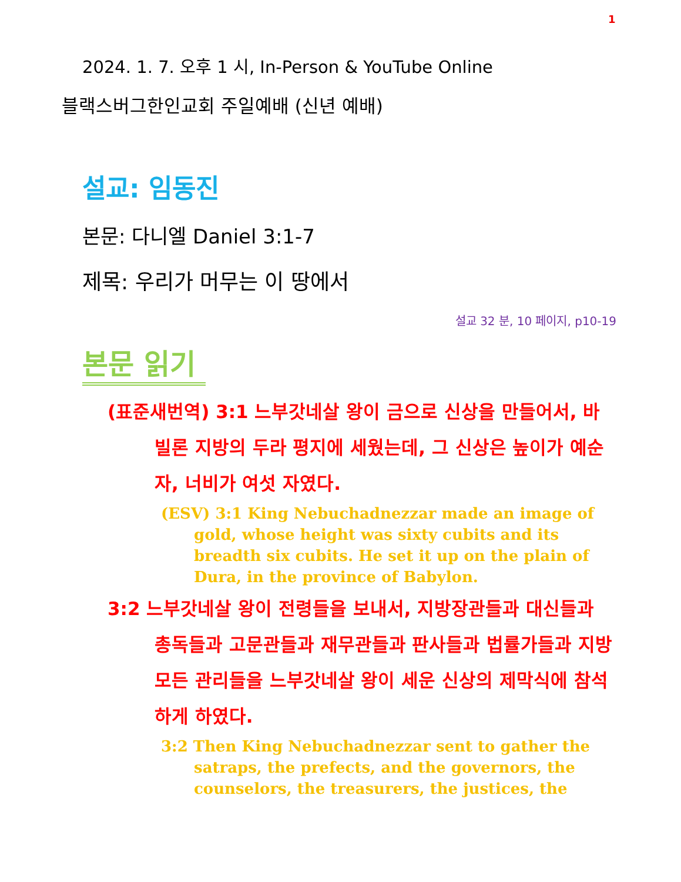1
2024. 1. 7. 오후 1 시, In-Person & YouTube Online
블랙스버그한인교회 주일예배 (신년 예배)
설교: 임동진
본문: 다니엘 Daniel 3:1-7
제목: 우리가 머무는 이 땅에서
설교 32 분, 10 페이지, p10-19
본문 읽기
(표준새번역) 3:1 느부갓네살 왕이 금으로 신상을 만들어서, 바빌론 지방의 두라 평지에 세웠는데, 그 신상은 높이가 예순 자, 너비가 여섯 자였다.
(ESV) 3:1 King Nebuchadnezzar made an image of gold, whose height was sixty cubits and its breadth six cubits. He set it up on the plain of Dura, in the province of Babylon.
3:2 느부갓네살 왕이 전령들을 보내서, 지방장관들과 대신들과 총독들과 고문관들과 재무관들과 판사들과 법률가들과 지방 모든 관리들을 느부갓네살 왕이 세운 신상의 제막식에 참석하게 하였다.
3:2 Then King Nebuchadnezzar sent to gather the satraps, the prefects, and the governors, the counselors, the treasurers, the justices, the